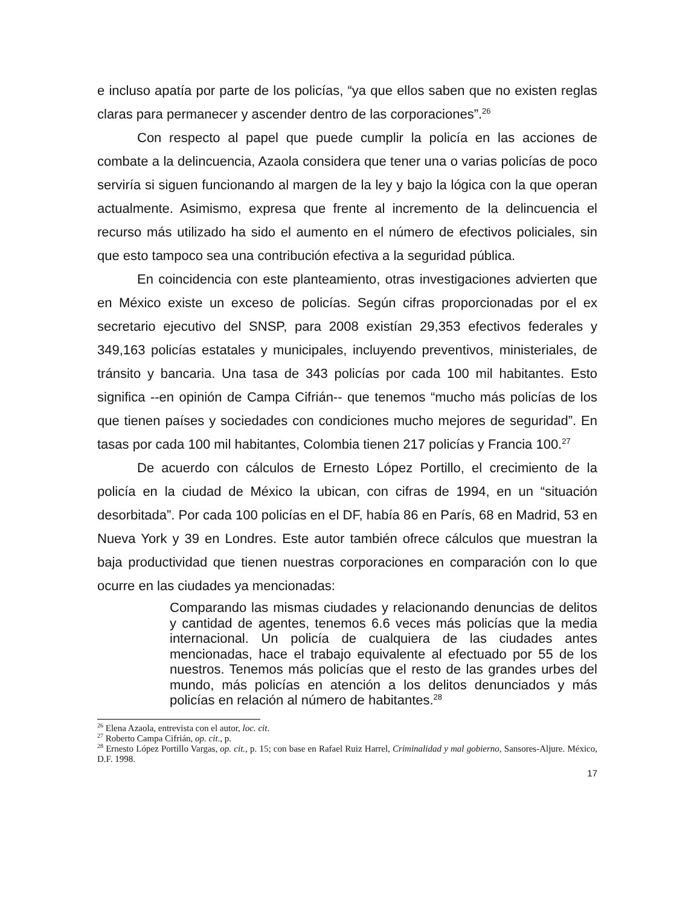e incluso apatía por parte de los policías, “ya que ellos saben que no existen reglas claras para permanecer y ascender dentro de las corporaciones”.<sup>26</sup>
Con respecto al papel que puede cumplir la policía en las acciones de combate a la delincuencia, Azaola considera que tener una o varias policías de poco serviría si siguen funcionando al margen de la ley y bajo la lógica con la que operan actualmente. Asimismo, expresa que frente al incremento de la delincuencia el recurso más utilizado ha sido el aumento en el número de efectivos policiales, sin que esto tampoco sea una contribución efectiva a la seguridad pública.
En coincidencia con este planteamiento, otras investigaciones advierten que en México existe un exceso de policías. Según cifras proporcionadas por el ex secretario ejecutivo del SNSP, para 2008 existían 29,353 efectivos federales y 349,163 policías estatales y municipales, incluyendo preventivos, ministeriales, de tránsito y bancaria. Una tasa de 343 policías por cada 100 mil habitantes. Esto significa --en opinión de Campa Cifrián-- que tenemos “mucho más policías de los que tienen países y sociedades con condiciones mucho mejores de seguridad”. En tasas por cada 100 mil habitantes, Colombia tienen 217 policías y Francia 100.<sup>27</sup>
De acuerdo con cálculos de Ernesto López Portillo, el crecimiento de la policía en la ciudad de México la ubican, con cifras de 1994, en un “situación desorbitada”. Por cada 100 policías en el DF, había 86 en París, 68 en Madrid, 53 en Nueva York y 39 en Londres. Este autor también ofrece cálculos que muestran la baja productividad que tienen nuestras corporaciones en comparación con lo que ocurre en las ciudades ya mencionadas:
Comparando las mismas ciudades y relacionando denuncias de delitos y cantidad de agentes, tenemos 6.6 veces más policías que la media internacional. Un policía de cualquiera de las ciudades antes mencionadas, hace el trabajo equivalente al efectuado por 55 de los nuestros. Tenemos más policías que el resto de las grandes urbes del mundo, más policías en atención a los delitos denunciados y más policías en relación al número de habitantes.<sup>28</sup>
<sup>26</sup> Elena Azaola, entrevista con el autor, loc. cit.
<sup>27</sup> Roberto Campa Cifrián, op. cit., p.
<sup>28</sup> Ernesto López Portillo Vargas, op. cit., p. 15; con base en Rafael Ruiz Harrel, Criminalidad y mal gobierno, Sansores-Aljure. México, D.F. 1998.
17